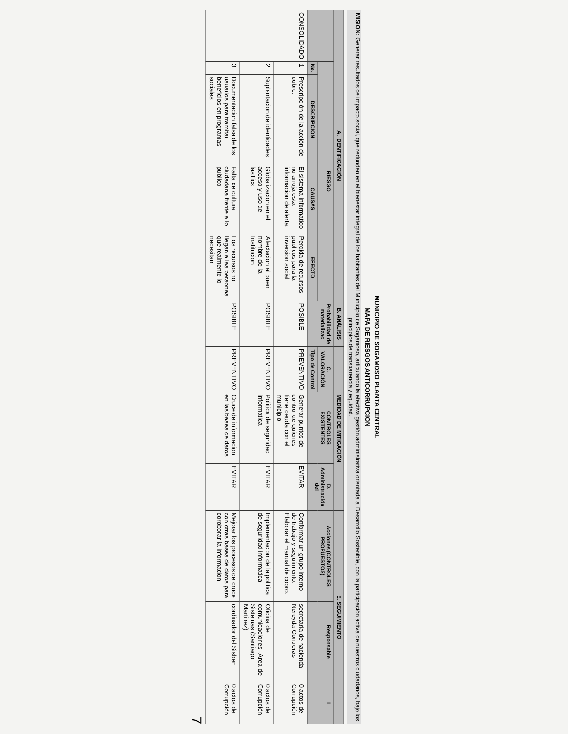MUNICIPIO DE SOGAMOSO PLANTA CENTRAL
MAPA DE RIESGOS ANTICORRUPCION
MISION: Generar resultados de impacto social, que redunden en el bienestar integral de los habitantes del Municipio de Sogamoso, articulando la efectiva gestión administrativa orientada al Desarrollo Sostenible, con la participación activa de nuestros ciudadanos, bajo los principios de transparencia y equidad.
| A. IDENTIFICACIÓN | | | | | B. ANÁLISIS | MEDIDAD DE MITIGACIÓN | | | E. SEGUIMIENTO | | |
| --- | --- | --- | --- | --- | --- | --- | --- | --- | --- | --- | --- |
| | RIESGO | | | | Probabilidad de materializac | C. VALORACIÓN | CONTROLES EXISTENTES | D. Administración del | Acciones (CONTROLES PROPUESTOS) | Responsable | I |
| | No. | DESCRIPCION | CAUSAS | EFECTO | | Tipo de Control | | | | | |
| CONSOLIDADO | 1 | Prescripción de la acción de cobro. | El sistema informatico no arroja esta informacion de alerta. | Perdida de recursos publicos para la inversion social | POSIBLE | PREVENTIVO | Generar puntos de control de quienes tiene deuda con el municipio | EVITAR | Conformar un grupo interno de trabajo y seguimiento. Elaborar el manual de cobro. | secretaria de hacienda Nereyda Contreras | 0 actos de Corrupción |
| | 2 | Suplantacion de identidades | Globalizacion en el acceso y uso de lasTics | Afectacion al buen nombre de la Institucion | POSIBLE | PREVENTIVO | Politica de seguridad informatica | EVITAR | Implementacion de la politica de seguridad informatica | Oficina de comunicaciones -Area de Sistemas (Santiago Martinez) | 0 actos de Corrupción |
| | 3 | Documentacion falsa de los usuarios para tramitar beneficios en programas sociales | Falta de cultura ciudadana frente a lo publico | Los recursos no llegan a las personas que realmente lo necesitan | POSIBLE | PREVENTIVO | Cruce de informacion en las bases de datos | EVITAR | Mejorar los procesos de cruce con otras bases de datos para coroborar la informacion | cordinador del Sisben | 0 actos de Corrupción |
7